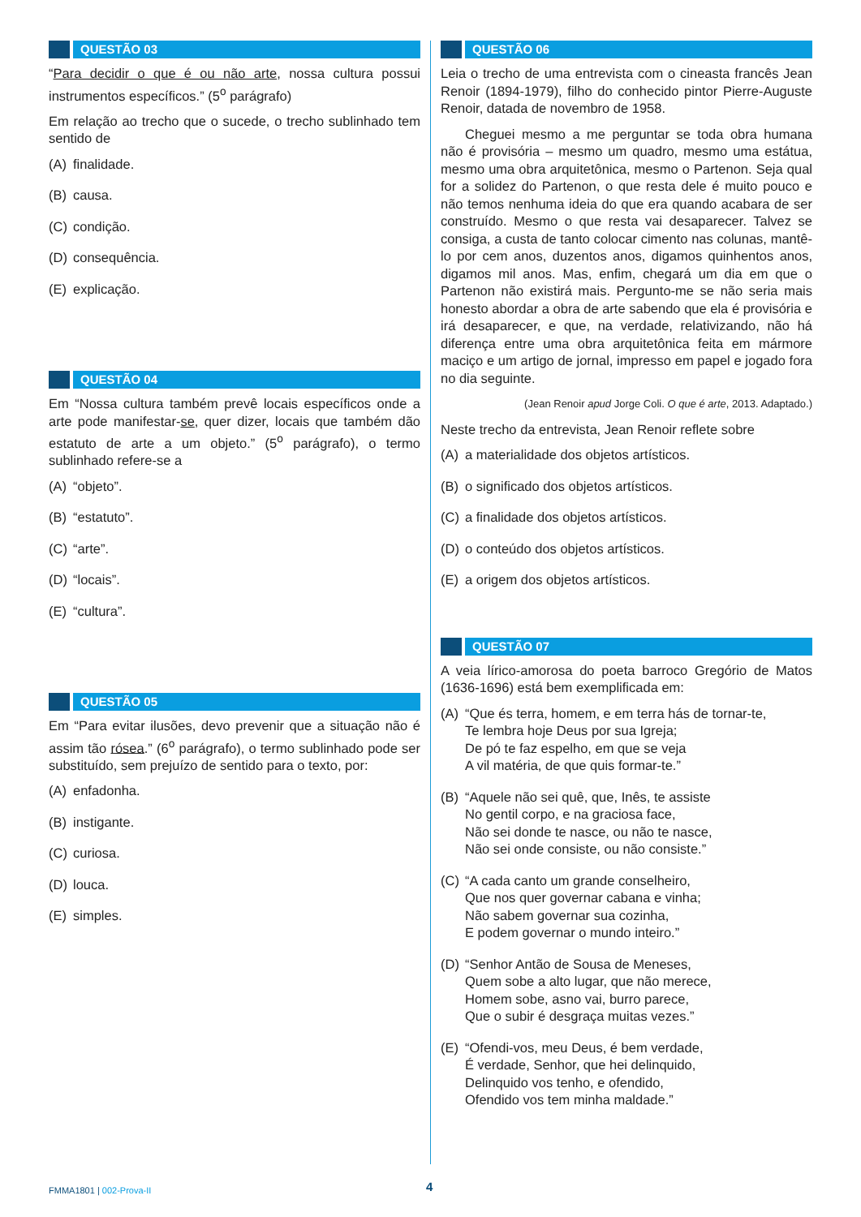QUESTÃO 03
“Para decidir o que é ou não arte, nossa cultura possui instrumentos específicos.” (5<sup>o</sup> parágrafo)
Em relação ao trecho que o sucede, o trecho sublinhado tem sentido de
(A) finalidade.
(B) causa.
(C) condição.
(D) consequência.
(E) explicação.
QUESTÃO 04
Em “Nossa cultura também prevê locais específicos onde a arte pode manifestar-se, quer dizer, locais que também dão estatuto de arte a um objeto.” (5<sup>o</sup> parágrafo), o termo sublinhado refere-se a
(A) “objeto”.
(B) “estatuto”.
(C) “arte”.
(D) “locais”.
(E) “cultura”.
QUESTÃO 05
Em “Para evitar ilusões, devo prevenir que a situação não é assim tão rósea.” (6<sup>o</sup> parágrafo), o termo sublinhado pode ser substituído, sem prejuízo de sentido para o texto, por:
(A) enfadonha.
(B) instigante.
(C) curiosa.
(D) louca.
(E) simples.
QUESTÃO 06
Leia o trecho de uma entrevista com o cineasta francês Jean Renoir (1894-1979), filho do conhecido pintor Pierre-Auguste Renoir, datada de novembro de 1958.
Cheguei mesmo a me perguntar se toda obra humana não é provisória – mesmo um quadro, mesmo uma estátua, mesmo uma obra arquitetônica, mesmo o Partenon. Seja qual for a solidez do Partenon, o que resta dele é muito pouco e não temos nenhuma ideia do que era quando acabara de ser construído. Mesmo o que resta vai desaparecer. Talvez se consiga, a custa de tanto colocar cimento nas colunas, mantê-lo por cem anos, duzentos anos, digamos quinhentos anos, digamos mil anos. Mas, enfim, chegará um dia em que o Partenon não existirá mais. Pergunto-me se não seria mais honesto abordar a obra de arte sabendo que ela é provisória e irá desaparecer, e que, na verdade, relativizando, não há diferença entre uma obra arquitetônica feita em mármore maciço e um artigo de jornal, impresso em papel e jogado fora no dia seguinte.
(Jean Renoir apud Jorge Coli. O que é arte, 2013. Adaptado.)
Neste trecho da entrevista, Jean Renoir reflete sobre
(A) a materialidade dos objetos artísticos.
(B) o significado dos objetos artísticos.
(C) a finalidade dos objetos artísticos.
(D) o conteúdo dos objetos artísticos.
(E) a origem dos objetos artísticos.
QUESTÃO 07
A veia lírico-amorosa do poeta barroco Gregório de Matos (1636-1696) está bem exemplificada em:
(A) “Que és terra, homem, e em terra hás de tornar-te,
Te lembra hoje Deus por sua Igreja;
De pó te faz espelho, em que se veja
A vil matéria, de que quis formar-te.”
(B) “Aquele não sei quê, que, Inês, te assiste
No gentil corpo, e na graciosa face,
Não sei donde te nasce, ou não te nasce,
Não sei onde consiste, ou não consiste.”
(C) “A cada canto um grande conselheiro,
Que nos quer governar cabana e vinha;
Não sabem governar sua cozinha,
E podem governar o mundo inteiro.”
(D) “Senhor Antão de Sousa de Meneses,
Quem sobe a alto lugar, que não merece,
Homem sobe, asno vai, burro parece,
Que o subir é desgraça muitas vezes.”
(E) “Ofendi-vos, meu Deus, é bem verdade,
É verdade, Senhor, que hei delinquido,
Delinquido vos tenho, e ofendido,
Ofendido vos tem minha maldade.”
FMMA1801 | 002-Prova-II 4